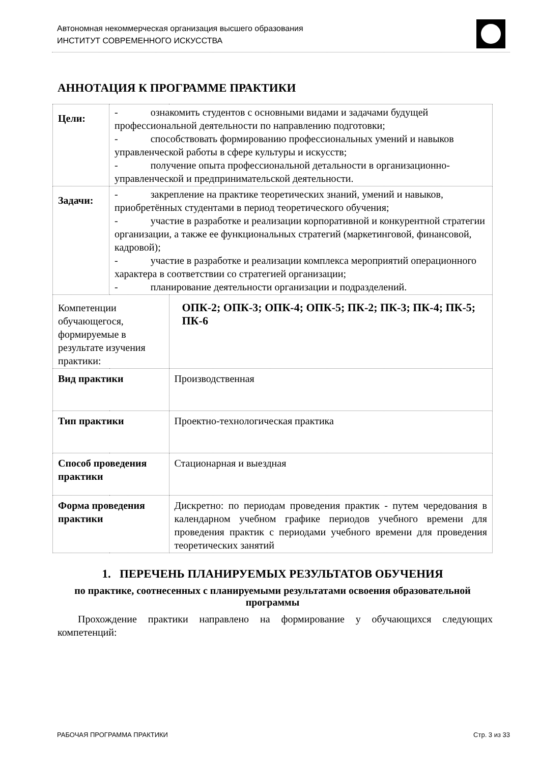Автономная некоммерческая организация высшего образования
ИНСТИТУТ СОВРЕМЕННОГО ИСКУССТВА
АННОТАЦИЯ К ПРОГРАММЕ ПРАКТИКИ
| Цели: | - ознакомить студентов с основными видами и задачами будущей профессиональной деятельности по направлению подготовки; - способствовать формированию профессиональных умений и навыков управленческой работы в сфере культуры и искусств; - получение опыта профессиональной детальности в организационно-управленческой и предпринимательской деятельности. | |
| Задачи: | - закрепление на практике теоретических знаний, умений и навыков, приобретённых студентами в период теоретического обучения; - участие в разработке и реализации корпоративной и конкурентной стратегии организации, а также ее функциональных стратегий (маркетинговой, финансовой, кадровой); - участие в разработке и реализации комплекса мероприятий операционного характера в соответствии со стратегией организации; - планирование деятельности организации и подразделений. | |
| Компетенции обучающегося, формируемые в результате изучения практики: | | ОПК-2; ОПК-3; ОПК-4; ОПК-5; ПК-2; ПК-3; ПК-4; ПК-5; ПК-6 |
| Вид практики | | Производственная |
| Тип практики | | Проектно-технологическая практика |
| Способ проведения практики | | Стационарная и выездная |
| Форма проведения практики | | Дискретно: по периодам проведения практик - путем чередования в календарном учебном графике периодов учебного времени для проведения практик с периодами учебного времени для проведения теоретических занятий |
1. ПЕРЕЧЕНЬ ПЛАНИРУЕМЫХ РЕЗУЛЬТАТОВ ОБУЧЕНИЯ
по практике, соотнесенных с планируемыми результатами освоения образовательной программы
Прохождение практики направлено на формирование у обучающихся следующих компетенций:
РАБОЧАЯ ПРОГРАММА ПРАКТИКИ Стр. 3 из 33